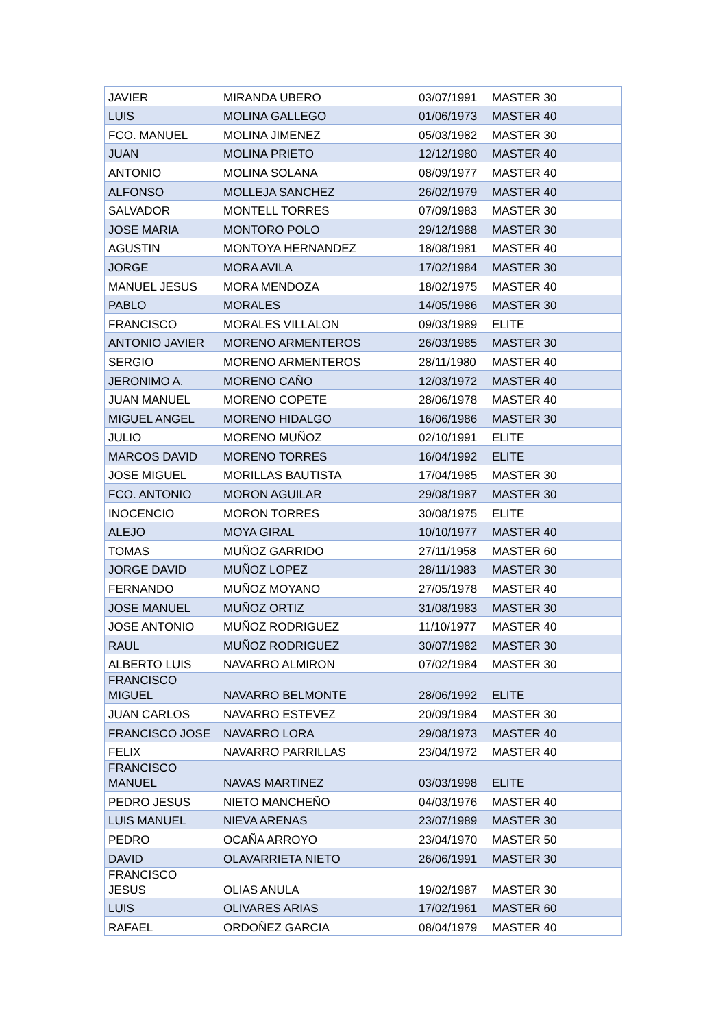| JAVIER | MIRANDA UBERO | 03/07/1991 | MASTER 30 |
| LUIS | MOLINA GALLEGO | 01/06/1973 | MASTER 40 |
| FCO. MANUEL | MOLINA JIMENEZ | 05/03/1982 | MASTER 30 |
| JUAN | MOLINA PRIETO | 12/12/1980 | MASTER 40 |
| ANTONIO | MOLINA SOLANA | 08/09/1977 | MASTER 40 |
| ALFONSO | MOLLEJA SANCHEZ | 26/02/1979 | MASTER 40 |
| SALVADOR | MONTELL TORRES | 07/09/1983 | MASTER 30 |
| JOSE MARIA | MONTORO POLO | 29/12/1988 | MASTER 30 |
| AGUSTIN | MONTOYA HERNANDEZ | 18/08/1981 | MASTER 40 |
| JORGE | MORA AVILA | 17/02/1984 | MASTER 30 |
| MANUEL JESUS | MORA MENDOZA | 18/02/1975 | MASTER 40 |
| PABLO | MORALES | 14/05/1986 | MASTER 30 |
| FRANCISCO | MORALES VILLALON | 09/03/1989 | ELITE |
| ANTONIO JAVIER | MORENO ARMENTEROS | 26/03/1985 | MASTER 30 |
| SERGIO | MORENO ARMENTEROS | 28/11/1980 | MASTER 40 |
| JERONIMO A. | MORENO CAÑO | 12/03/1972 | MASTER 40 |
| JUAN MANUEL | MORENO COPETE | 28/06/1978 | MASTER 40 |
| MIGUEL ANGEL | MORENO HIDALGO | 16/06/1986 | MASTER 30 |
| JULIO | MORENO MUÑOZ | 02/10/1991 | ELITE |
| MARCOS DAVID | MORENO TORRES | 16/04/1992 | ELITE |
| JOSE MIGUEL | MORILLAS BAUTISTA | 17/04/1985 | MASTER 30 |
| FCO. ANTONIO | MORON AGUILAR | 29/08/1987 | MASTER 30 |
| INOCENCIO | MORON TORRES | 30/08/1975 | ELITE |
| ALEJO | MOYA GIRAL | 10/10/1977 | MASTER 40 |
| TOMAS | MUÑOZ GARRIDO | 27/11/1958 | MASTER 60 |
| JORGE DAVID | MUÑOZ LOPEZ | 28/11/1983 | MASTER 30 |
| FERNANDO | MUÑOZ MOYANO | 27/05/1978 | MASTER 40 |
| JOSE MANUEL | MUÑOZ ORTIZ | 31/08/1983 | MASTER 30 |
| JOSE ANTONIO | MUÑOZ RODRIGUEZ | 11/10/1977 | MASTER 40 |
| RAUL | MUÑOZ RODRIGUEZ | 30/07/1982 | MASTER 30 |
| ALBERTO LUIS | NAVARRO ALMIRON | 07/02/1984 | MASTER 30 |
| FRANCISCO MIGUEL | NAVARRO BELMONTE | 28/06/1992 | ELITE |
| JUAN CARLOS | NAVARRO ESTEVEZ | 20/09/1984 | MASTER 30 |
| FRANCISCO JOSE | NAVARRO LORA | 29/08/1973 | MASTER 40 |
| FELIX | NAVARRO PARRILLAS | 23/04/1972 | MASTER 40 |
| FRANCISCO MANUEL | NAVAS MARTINEZ | 03/03/1998 | ELITE |
| PEDRO JESUS | NIETO MANCHEÑO | 04/03/1976 | MASTER 40 |
| LUIS MANUEL | NIEVA ARENAS | 23/07/1989 | MASTER 30 |
| PEDRO | OCAÑA ARROYO | 23/04/1970 | MASTER 50 |
| DAVID | OLAVARRIETA NIETO | 26/06/1991 | MASTER 30 |
| FRANCISCO JESUS | OLIAS ANULA | 19/02/1987 | MASTER 30 |
| LUIS | OLIVARES ARIAS | 17/02/1961 | MASTER 60 |
| RAFAEL | ORDOÑEZ GARCIA | 08/04/1979 | MASTER 40 |